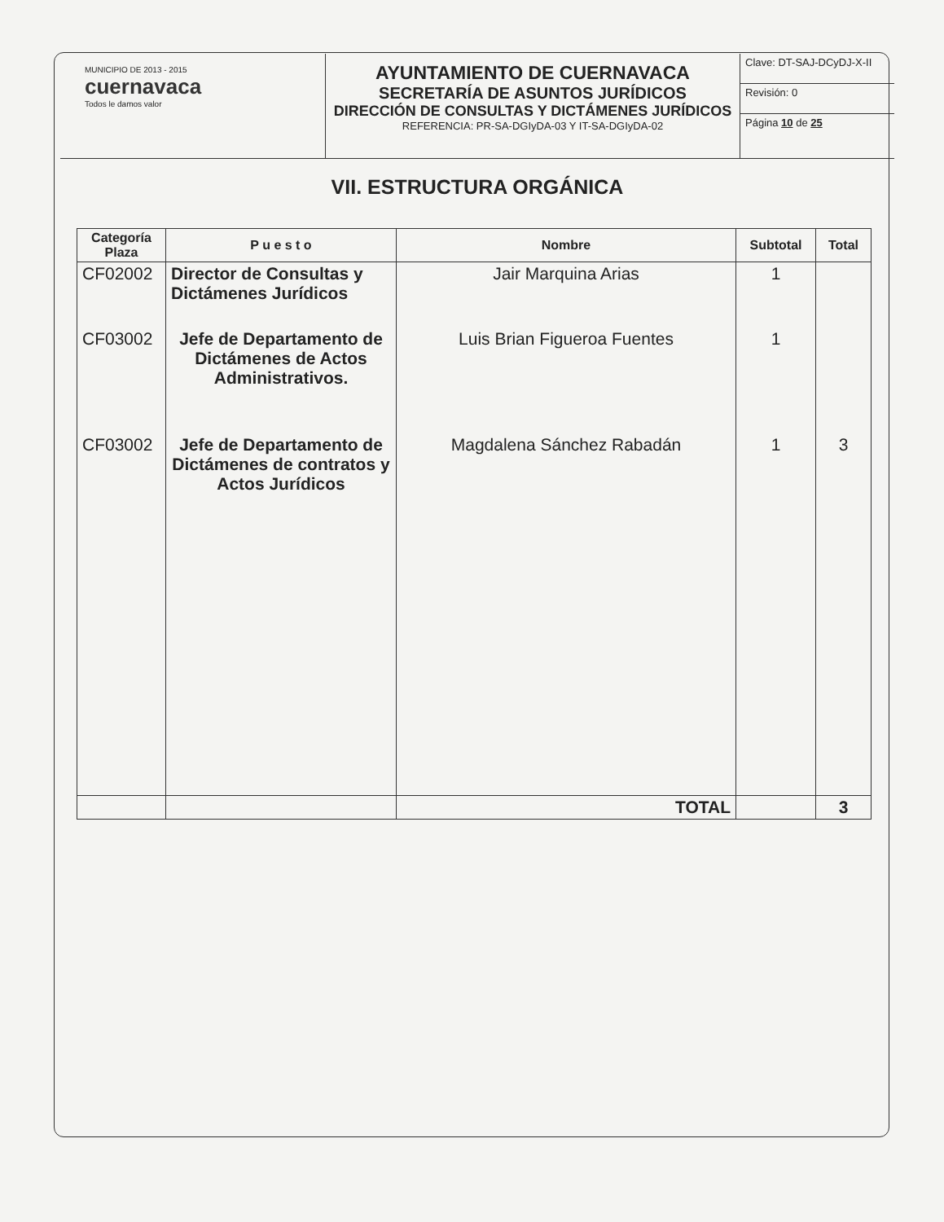MUNICIPIO DE 2013 - 2015
cuernavaca
Todos le damos valor
AYUNTAMIENTO DE CUERNAVACA
SECRETARÍA DE ASUNTOS JURÍDICOS
DIRECCIÓN DE CONSULTAS Y DICTÁMENES JURÍDICOS
REFERENCIA: PR-SA-DGIyDA-03 Y IT-SA-DGIyDA-02
Clave: DT-SAJ-DCyDJ-X-II
Revisión: 0
Página 10 de 25
VII. ESTRUCTURA ORGÁNICA
| Categoría Plaza | P u e s t o | Nombre | Subtotal | Total |
| --- | --- | --- | --- | --- |
| CF02002 | Director de Consultas y Dictámenes Jurídicos | Jair Marquina Arias | 1 | |
| CF03002 | Jefe de Departamento de Dictámenes de Actos Administrativos. | Luis Brian Figueroa Fuentes | 1 | |
| CF03002 | Jefe de Departamento de Dictámenes de contratos y Actos Jurídicos | Magdalena Sánchez Rabadán | 1 | 3 |
| | | TOTAL | | 3 |